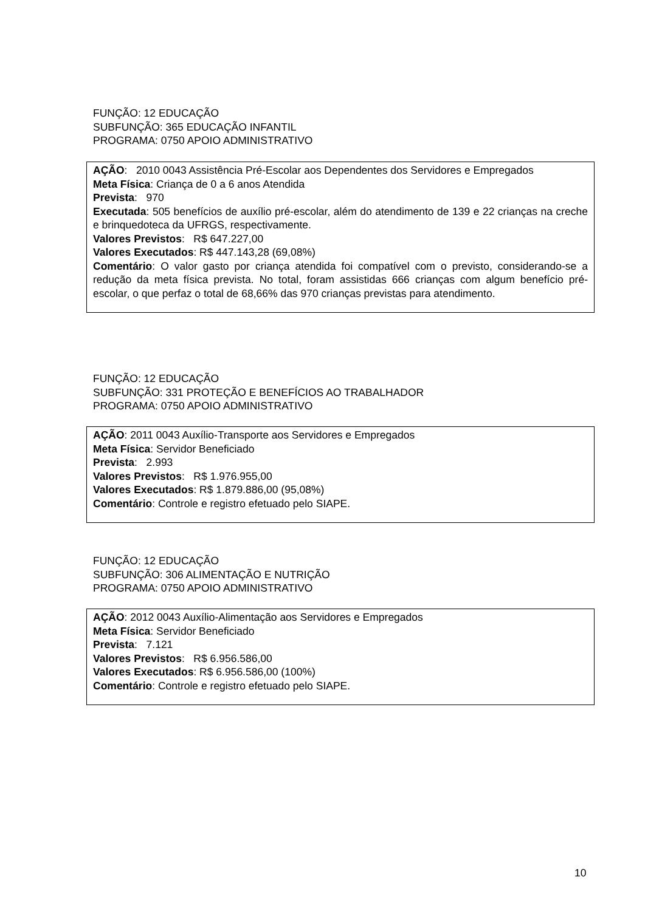FUNÇÃO: 12 EDUCAÇÃO
SUBFUNÇÃO: 365 EDUCAÇÃO INFANTIL
PROGRAMA: 0750 APOIO ADMINISTRATIVO
AÇÃO: 2010 0043 Assistência Pré-Escolar aos Dependentes dos Servidores e Empregados
Meta Física: Criança de 0 a 6 anos Atendida
Prevista: 970
Executada: 505 benefícios de auxílio pré-escolar, além do atendimento de 139 e 22 crianças na creche e brinquedoteca da UFRGS, respectivamente.
Valores Previstos: R$ 647.227,00
Valores Executados: R$ 447.143,28 (69,08%)
Comentário: O valor gasto por criança atendida foi compatível com o previsto, considerando-se a redução da meta física prevista. No total, foram assistidas 666 crianças com algum benefício pré-escolar, o que perfaz o total de 68,66% das 970 crianças previstas para atendimento.
FUNÇÃO: 12 EDUCAÇÃO
SUBFUNÇÃO: 331 PROTEÇÃO E BENEFÍCIOS AO TRABALHADOR
PROGRAMA: 0750 APOIO ADMINISTRATIVO
AÇÃO: 2011 0043 Auxílio-Transporte aos Servidores e Empregados
Meta Física: Servidor Beneficiado
Prevista: 2.993
Valores Previstos: R$ 1.976.955,00
Valores Executados: R$ 1.879.886,00 (95,08%)
Comentário: Controle e registro efetuado pelo SIAPE.
FUNÇÃO: 12 EDUCAÇÃO
SUBFUNÇÃO: 306 ALIMENTAÇÃO E NUTRIÇÃO
PROGRAMA: 0750 APOIO ADMINISTRATIVO
AÇÃO: 2012 0043 Auxílio-Alimentação aos Servidores e Empregados
Meta Física: Servidor Beneficiado
Prevista: 7.121
Valores Previstos: R$ 6.956.586,00
Valores Executados: R$ 6.956.586,00 (100%)
Comentário: Controle e registro efetuado pelo SIAPE.
10